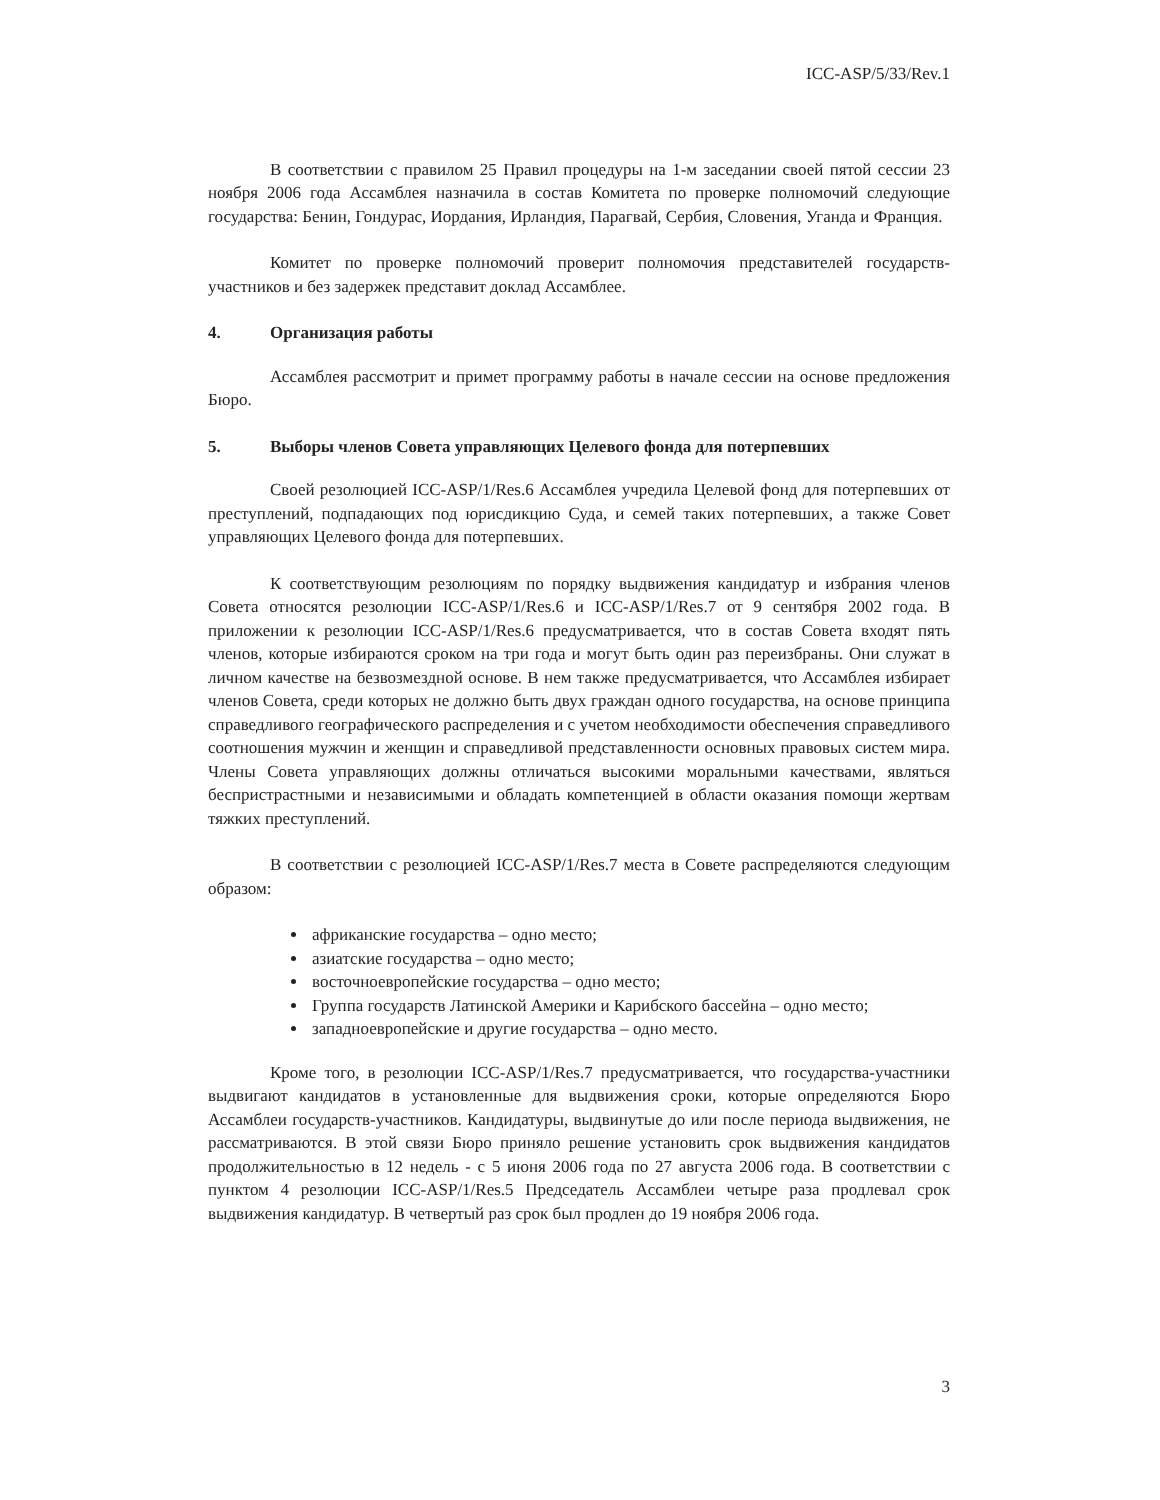ICC-ASP/5/33/Rev.1
В соответствии с правилом 25 Правил процедуры на 1-м заседании своей пятой сессии 23 ноября 2006 года Ассамблея назначила в состав Комитета по проверке полномочий следующие государства: Бенин, Гондурас, Иордания, Ирландия, Парагвай, Сербия, Словения, Уганда и Франция.
Комитет по проверке полномочий проверит полномочия представителей государств-участников и без задержек представит доклад Ассамблее.
4. Организация работы
Ассамблея рассмотрит и примет программу работы в начале сессии на основе предложения Бюро.
5. Выборы членов Совета управляющих Целевого фонда для потерпевших
Своей резолюцией ICC-ASP/1/Res.6 Ассамблея учредила Целевой фонд для потерпевших от преступлений, подпадающих под юрисдикцию Суда, и семей таких потерпевших, а также Совет управляющих Целевого фонда для потерпевших.
К соответствующим резолюциям по порядку выдвижения кандидатур и избрания членов Совета относятся резолюции ICC-ASP/1/Res.6 и ICC-ASP/1/Res.7 от 9 сентября 2002 года. В приложении к резолюции ICC-ASP/1/Res.6 предусматривается, что в состав Совета входят пять членов, которые избираются сроком на три года и могут быть один раз переизбраны. Они служат в личном качестве на безвозмездной основе. В нем также предусматривается, что Ассамблея избирает членов Совета, среди которых не должно быть двух граждан одного государства, на основе принципа справедливого географического распределения и с учетом необходимости обеспечения справедливого соотношения мужчин и женщин и справедливой представленности основных правовых систем мира. Члены Совета управляющих должны отличаться высокими моральными качествами, являться беспристрастными и независимыми и обладать компетенцией в области оказания помощи жертвам тяжких преступлений.
В соответствии с резолюцией ICC-ASP/1/Res.7 места в Совете распределяются следующим образом:
африканские государства – одно место;
азиатские государства – одно место;
восточноевропейские государства – одно место;
Группа государств Латинской Америки и Карибского бассейна – одно место;
западноевропейские и другие государства – одно место.
Кроме того, в резолюции ICC-ASP/1/Res.7 предусматривается, что государства-участники выдвигают кандидатов в установленные для выдвижения сроки, которые определяются Бюро Ассамблеи государств-участников. Кандидатуры, выдвинутые до или после периода выдвижения, не рассматриваются. В этой связи Бюро приняло решение установить срок выдвижения кандидатов продолжительностью в 12 недель - с 5 июня 2006 года по 27 августа 2006 года. В соответствии с пунктом 4 резолюции ICC-ASP/1/Res.5 Председатель Ассамблеи четыре раза продлевал срок выдвижения кандидатур. В четвертый раз срок был продлен до 19 ноября 2006 года.
3